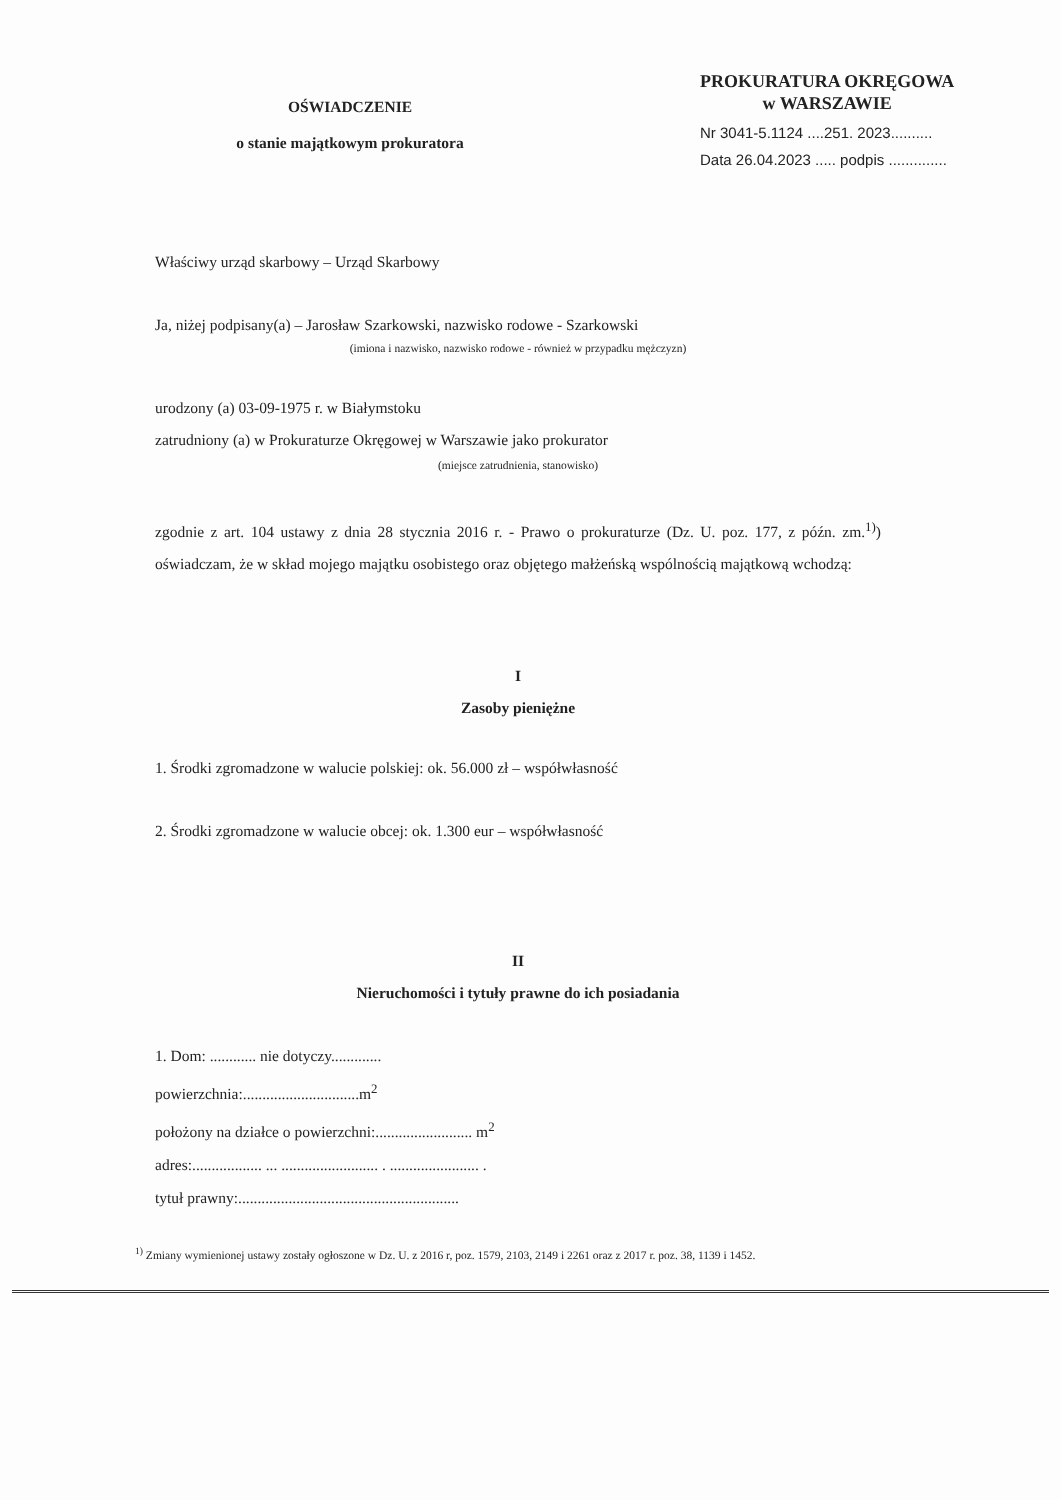OŚWIADCZENIE
o stanie majątkowym prokuratora
PROKURATURA OKRĘGOWA
w WARSZAWIE
Nr 3041-5.1124 ....251. 2023..........
Data 26.04.2023 ..... podpis ..............
Właściwy urząd skarbowy – Urząd Skarbowy
Ja, niżej podpisany(a) – Jarosław Szarkowski, nazwisko rodowe - Szarkowski
(imiona i nazwisko, nazwisko rodowe - również w przypadku mężczyzn)
urodzony (a) 03-09-1975 r. w Białymstoku
zatrudniony (a) w Prokuraturze Okręgowej w Warszawie jako prokurator
(miejsce zatrudnienia, stanowisko)
zgodnie z art. 104 ustawy z dnia 28 stycznia 2016 r. - Prawo o prokuraturze (Dz. U. poz. 177, z późn. zm.<sup>1)</sup>) oświadczam, że w skład mojego majątku osobistego oraz objętego małżeńską wspólnością majątkową wchodzą:
I
Zasoby pieniężne
1. Środki zgromadzone w walucie polskiej: ok. 56.000 zł – współwłasność
2. Środki zgromadzone w walucie obcej: ok. 1.300 eur – współwłasność
II
Nieruchomości i tytuły prawne do ich posiadania
1. Dom: ............ nie dotyczy.............
powierzchnia:..............................m<sup>2</sup>
położony na działce o powierzchni:......................... m<sup>2</sup>
adres:.................. ... ......................... . ....................... .
tytuł prawny:.........................................................
<sup>1)</sup> Zmiany wymienionej ustawy zostały ogłoszone w Dz. U. z 2016 r, poz. 1579, 2103, 2149 i 2261 oraz z 2017 r. poz. 38, 1139 i 1452.